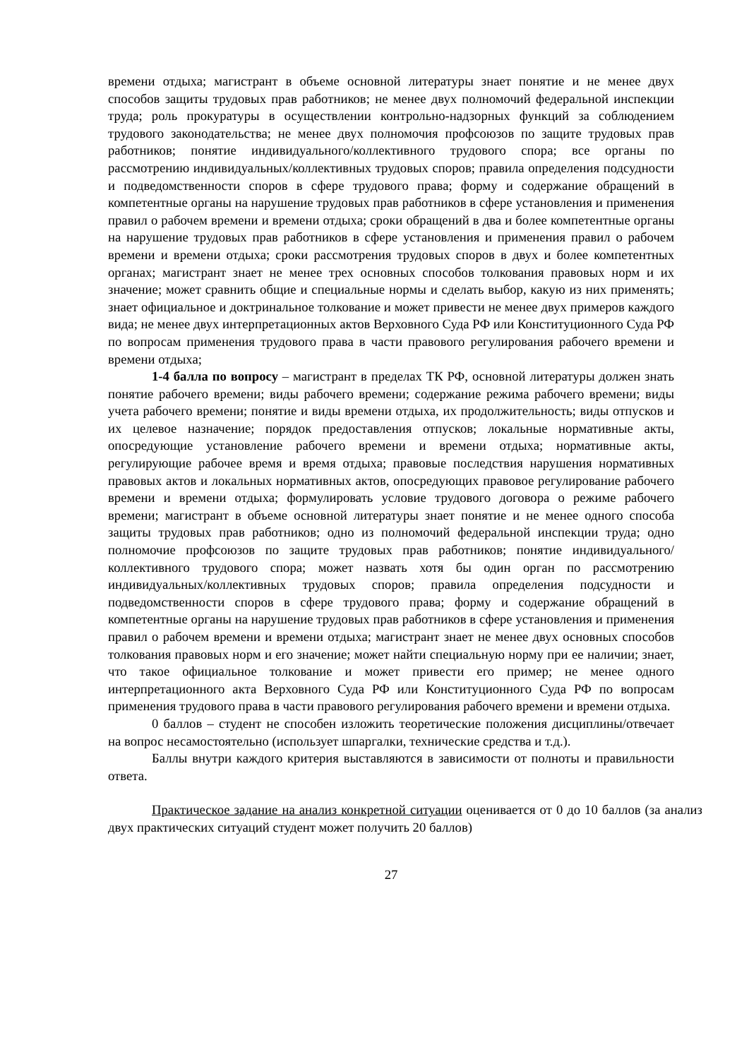времени отдыха; магистрант в объеме основной литературы знает понятие и не менее двух способов защиты трудовых прав работников; не менее двух полномочий федеральной инспекции труда; роль прокуратуры в осуществлении контрольно-надзорных функций за соблюдением трудового законодательства; не менее двух полномочия профсоюзов по защите трудовых прав работников; понятие индивидуального/коллективного трудового спора; все органы по рассмотрению индивидуальных/коллективных трудовых споров; правила определения подсудности и подведомственности споров в сфере трудового права; форму и содержание обращений в компетентные органы на нарушение трудовых прав работников в сфере установления и применения правил о рабочем времени и времени отдыха; сроки обращений в два и более компетентные органы на нарушение трудовых прав работников в сфере установления и применения правил о рабочем времени и времени отдыха; сроки рассмотрения трудовых споров в двух и более компетентных органах; магистрант знает не менее трех основных способов толкования правовых норм и их значение; может сравнить общие и специальные нормы и сделать выбор, какую из них применять; знает официальное и доктринальное толкование и может привести не менее двух примеров каждого вида; не менее двух интерпретационных актов Верховного Суда РФ или Конституционного Суда РФ по вопросам применения трудового права в части правового регулирования рабочего времени и времени отдыха;
1-4 балла по вопросу – магистрант в пределах ТК РФ, основной литературы должен знать понятие рабочего времени; виды рабочего времени; содержание режима рабочего времени; виды учета рабочего времени; понятие и виды времени отдыха, их продолжительность; виды отпусков и их целевое назначение; порядок предоставления отпусков; локальные нормативные акты, опосредующие установление рабочего времени и времени отдыха; нормативные акты, регулирующие рабочее время и время отдыха; правовые последствия нарушения нормативных правовых актов и локальных нормативных актов, опосредующих правовое регулирование рабочего времени и времени отдыха; формулировать условие трудового договора о режиме рабочего времени; магистрант в объеме основной литературы знает понятие и не менее одного способа защиты трудовых прав работников; одно из полномочий федеральной инспекции труда; одно полномочие профсоюзов по защите трудовых прав работников; понятие индивидуального/коллективного трудового спора; может назвать хотя бы один орган по рассмотрению индивидуальных/коллективных трудовых споров; правила определения подсудности и подведомственности споров в сфере трудового права; форму и содержание обращений в компетентные органы на нарушение трудовых прав работников в сфере установления и применения правил о рабочем времени и времени отдыха; магистрант знает не менее двух основных способов толкования правовых норм и его значение; может найти специальную норму при ее наличии; знает, что такое официальное толкование и может привести его пример; не менее одного интерпретационного акта Верховного Суда РФ или Конституционного Суда РФ по вопросам применения трудового права в части правового регулирования рабочего времени и времени отдыха.
0 баллов – студент не способен изложить теоретические положения дисциплины/отвечает на вопрос несамостоятельно (использует шпаргалки, технические средства и т.д.).
Баллы внутри каждого критерия выставляются в зависимости от полноты и правильности ответа.
Практическое задание на анализ конкретной ситуации оценивается от 0 до 10 баллов (за анализ двух практических ситуаций студент может получить 20 баллов)
27